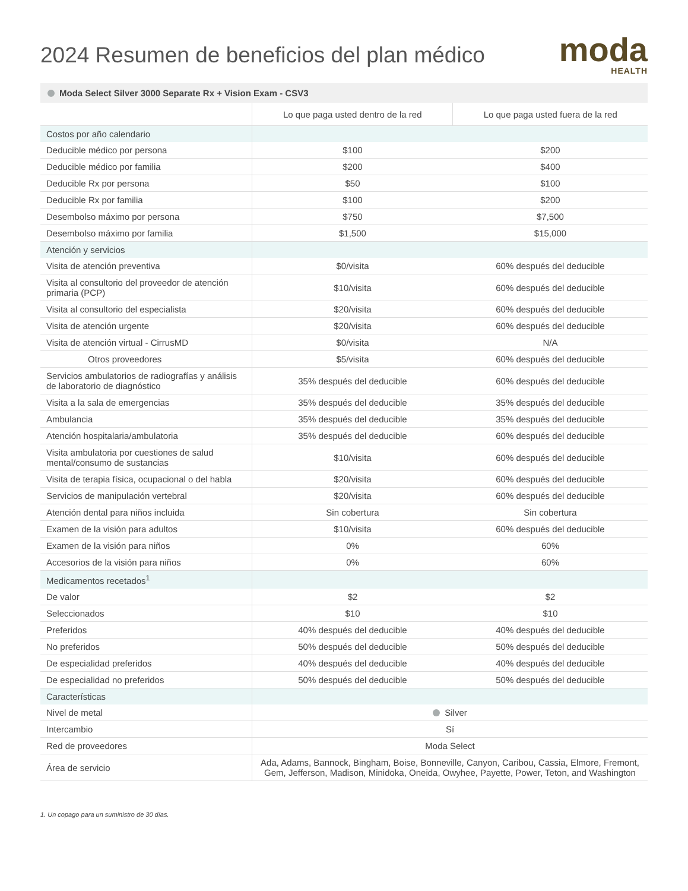2024 Resumen de beneficios del plan médico
moda
HEALTH
Moda Select Silver 3000 Separate Rx + Vision Exam - CSV3
| | Lo que paga usted dentro de la red | Lo que paga usted fuera de la red |
| --- | --- | --- |
| Costos por año calendario | | |
| Deducible médico por persona | $100 | $200 |
| Deducible médico por familia | $200 | $400 |
| Deducible Rx por persona | $50 | $100 |
| Deducible Rx por familia | $100 | $200 |
| Desembolso máximo por persona | $750 | $7,500 |
| Desembolso máximo por familia | $1,500 | $15,000 |
| Atención y servicios | | |
| Visita de atención preventiva | $0/visita | 60% después del deducible |
| Visita al consultorio del proveedor de atención primaria (PCP) | $10/visita | 60% después del deducible |
| Visita al consultorio del especialista | $20/visita | 60% después del deducible |
| Visita de atención urgente | $20/visita | 60% después del deducible |
| Visita de atención virtual - CirrusMD | $0/visita | N/A |
| Otros proveedores | $5/visita | 60% después del deducible |
| Servicios ambulatorios de radiografías y análisis de laboratorio de diagnóstico | 35% después del deducible | 60% después del deducible |
| Visita a la sala de emergencias | 35% después del deducible | 35% después del deducible |
| Ambulancia | 35% después del deducible | 35% después del deducible |
| Atención hospitalaria/ambulatoria | 35% después del deducible | 60% después del deducible |
| Visita ambulatoria por cuestiones de salud mental/consumo de sustancias | $10/visita | 60% después del deducible |
| Visita de terapia física, ocupacional o del habla | $20/visita | 60% después del deducible |
| Servicios de manipulación vertebral | $20/visita | 60% después del deducible |
| Atención dental para niños incluida | Sin cobertura | Sin cobertura |
| Examen de la visión para adultos | $10/visita | 60% después del deducible |
| Examen de la visión para niños | 0% | 60% |
| Accesorios de la visión para niños | 0% | 60% |
| Medicamentos recetados<sup>1</sup> | | |
| De valor | $2 | $2 |
| Seleccionados | $10 | $10 |
| Preferidos | 40% después del deducible | 40% después del deducible |
| No preferidos | 50% después del deducible | 50% después del deducible |
| De especialidad preferidos | 40% después del deducible | 40% después del deducible |
| De especialidad no preferidos | 50% después del deducible | 50% después del deducible |
| Características | | |
| Nivel de metal | Silver | |
| Intercambio | Sí | |
| Red de proveedores | Moda Select | |
| Área de servicio | Ada, Adams, Bannock, Bingham, Boise, Bonneville, Canyon, Caribou, Cassia, Elmore, Fremont, Gem, Jefferson, Madison, Minidoka, Oneida, Owyhee, Payette, Power, Teton, and Washington | |
1. Un copago para un suministro de 30 días.